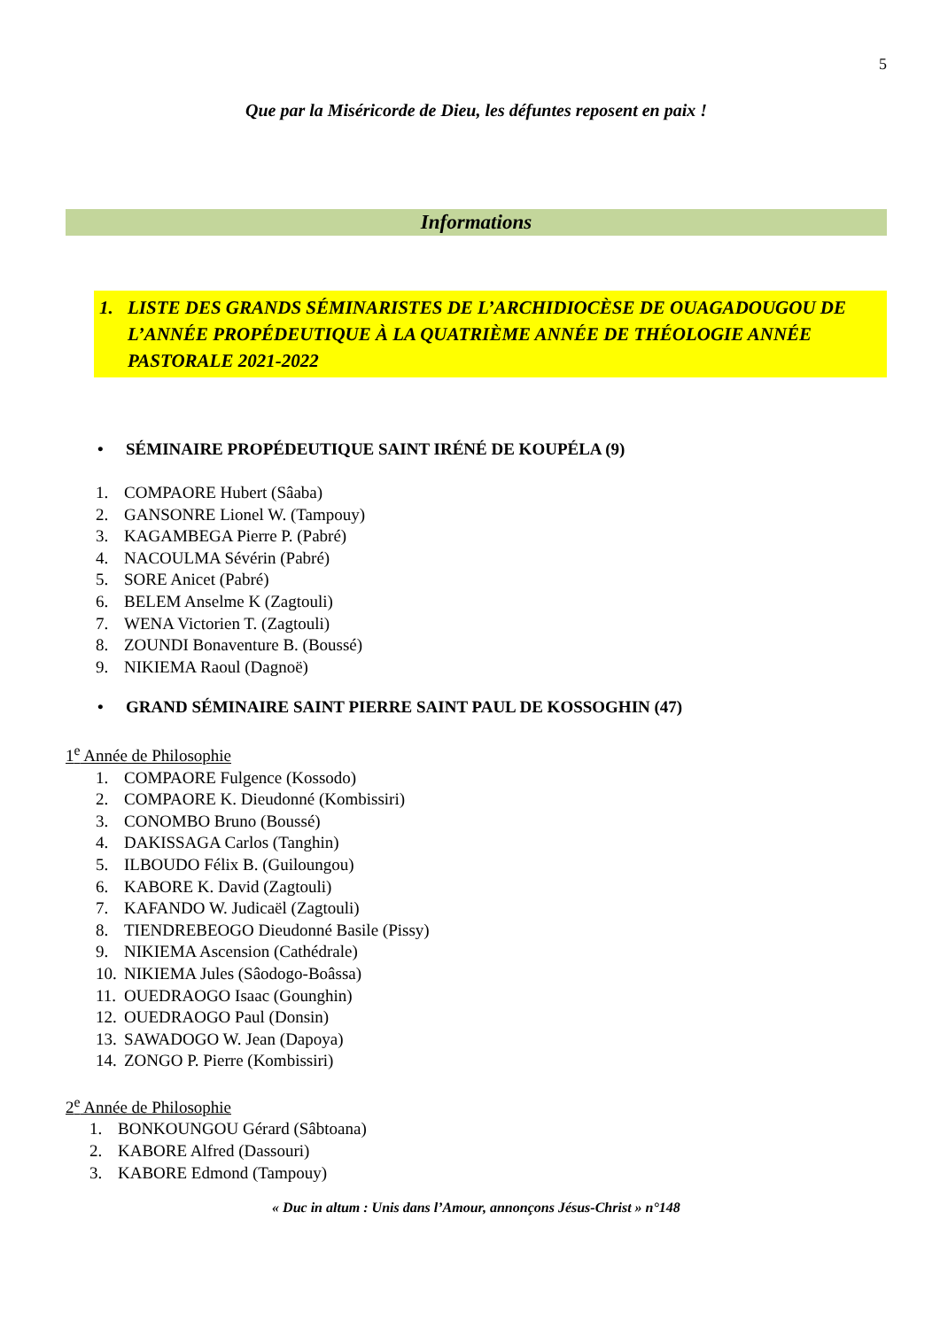5
Que par la Miséricorde de Dieu, les défuntes reposent en paix !
Informations
1. LISTE DES GRANDS SÉMINARISTES DE L’ARCHIDIOCÈSE DE OUAGADOUGOU DE L’ANNÉE PROPÉDEUTIQUE À LA QUATRIÈME ANNÉE DE THÉOLOGIE ANNÉE PASTORALE 2021-2022
• SÉMINAIRE PROPÉDEUTIQUE SAINT IRÉNÉ DE KOUPÉLA (9)
1. COMPAORE Hubert (Sâaba)
2. GANSONRE Lionel W. (Tampouy)
3. KAGAMBEGA Pierre P. (Pabré)
4. NACOULMA Sévérin (Pabré)
5. SORE Anicet (Pabré)
6. BELEM Anselme K (Zagtouli)
7. WENA Victorien T. (Zagtouli)
8. ZOUNDI Bonaventure B. (Boussé)
9. NIKIEMA Raoul (Dagnoë)
• GRAND SÉMINAIRE SAINT PIERRE SAINT PAUL DE KOSSOGHIN (47)
1<sup>e</sup> Année de Philosophie
1. COMPAORE Fulgence (Kossodo)
2. COMPAORE K. Dieudonné (Kombissiri)
3. CONOMBO Bruno (Boussé)
4. DAKISSAGA Carlos (Tanghin)
5. ILBOUDO Félix B. (Guiloungou)
6. KABORE K. David (Zagtouli)
7. KAFANDO W. Judicaël (Zagtouli)
8. TIENDREBEOGO Dieudonné Basile (Pissy)
9. NIKIEMA Ascension (Cathédrale)
10. NIKIEMA Jules (Sâodogo-Boâssa)
11. OUEDRAOGO Isaac (Gounghin)
12. OUEDRAOGO Paul (Donsin)
13. SAWADOGO W. Jean (Dapoya)
14. ZONGO P. Pierre (Kombissiri)
2<sup>e</sup> Année de Philosophie
1. BONKOUNGOU Gérard (Sâbtoana)
2. KABORE Alfred (Dassouri)
3. KABORE Edmond (Tampouy)
« Duc in altum : Unis dans l’Amour, annonçons Jésus-Christ » n°148